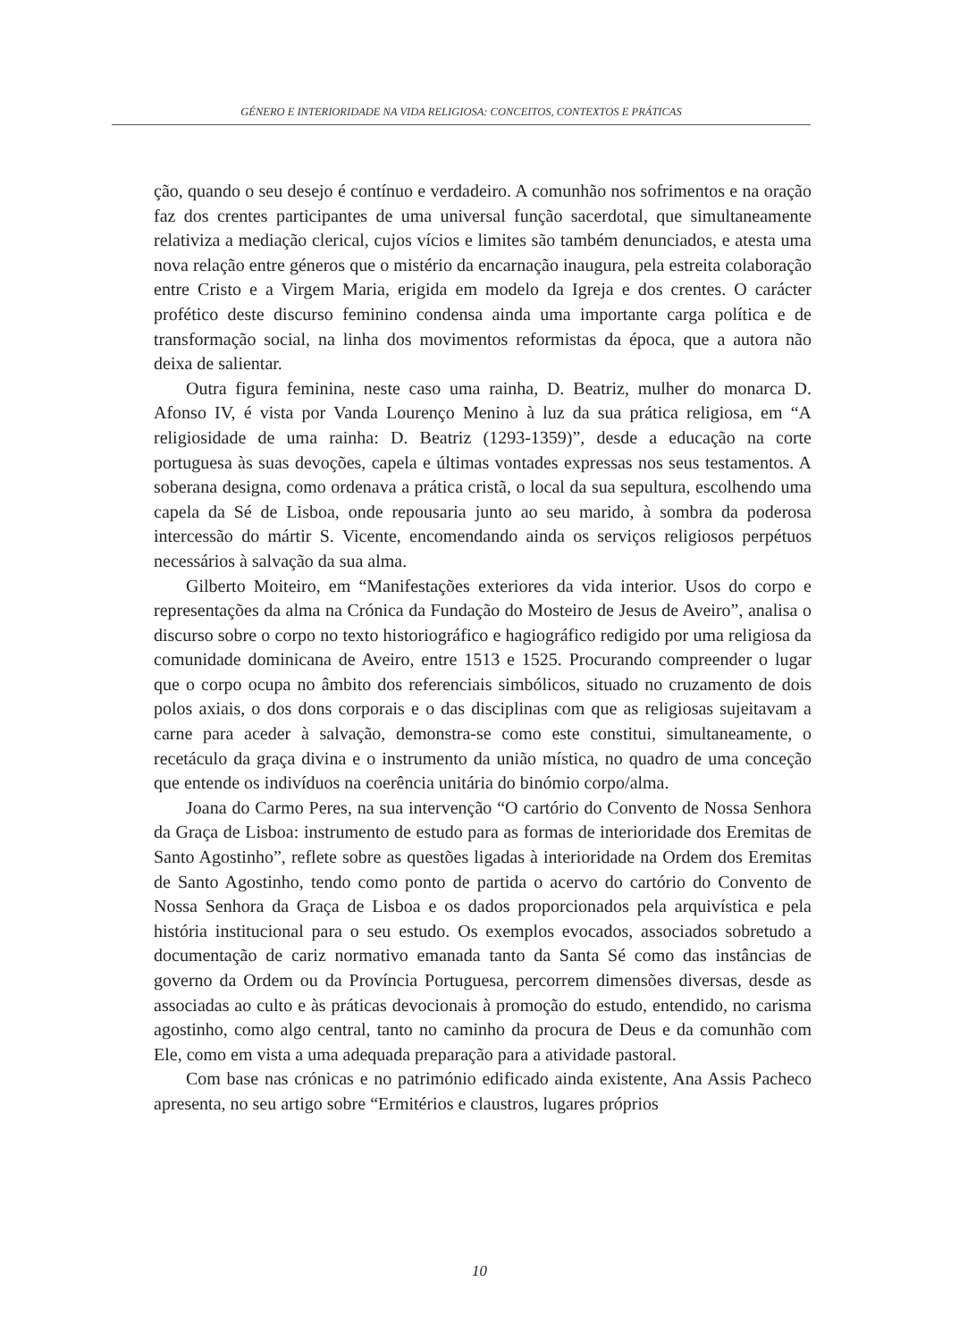GÉNERO E INTERIORIDADE NA VIDA RELIGIOSA: CONCEITOS, CONTEXTOS E PRÁTICAS
ção, quando o seu desejo é contínuo e verdadeiro. A comunhão nos sofrimentos e na oração faz dos crentes participantes de uma universal função sacerdotal, que simultaneamente relativiza a mediação clerical, cujos vícios e limites são também denunciados, e atesta uma nova relação entre géneros que o mistério da encarnação inaugura, pela estreita colaboração entre Cristo e a Virgem Maria, erigida em modelo da Igreja e dos crentes. O carácter profético deste discurso feminino condensa ainda uma importante carga política e de transformação social, na linha dos movimentos reformistas da época, que a autora não deixa de salientar.
Outra figura feminina, neste caso uma rainha, D. Beatriz, mulher do monarca D. Afonso IV, é vista por Vanda Lourenço Menino à luz da sua prática religiosa, em “A religiosidade de uma rainha: D. Beatriz (1293-1359)”, desde a educação na corte portuguesa às suas devoções, capela e últimas vontades expressas nos seus testamentos. A soberana designa, como ordenava a prática cristã, o local da sua sepultura, escolhendo uma capela da Sé de Lisboa, onde repousaria junto ao seu marido, à sombra da poderosa intercessão do mártir S. Vicente, encomendando ainda os serviços religiosos perpétuos necessários à salvação da sua alma.
Gilberto Moiteiro, em “Manifestações exteriores da vida interior. Usos do corpo e representações da alma na Crónica da Fundação do Mosteiro de Jesus de Aveiro”, analisa o discurso sobre o corpo no texto historiográfico e hagiográfico redigido por uma religiosa da comunidade dominicana de Aveiro, entre 1513 e 1525. Procurando compreender o lugar que o corpo ocupa no âmbito dos referenciais simbólicos, situado no cruzamento de dois polos axiais, o dos dons corporais e o das disciplinas com que as religiosas sujeitavam a carne para aceder à salvação, demonstra-se como este constitui, simultaneamente, o recetáculo da graça divina e o instrumento da união mística, no quadro de uma conceção que entende os indivíduos na coerência unitária do binómio corpo/alma.
Joana do Carmo Peres, na sua intervenção “O cartório do Convento de Nossa Senhora da Graça de Lisboa: instrumento de estudo para as formas de interioridade dos Eremitas de Santo Agostinho”, reflete sobre as questões ligadas à interioridade na Ordem dos Eremitas de Santo Agostinho, tendo como ponto de partida o acervo do cartório do Convento de Nossa Senhora da Graça de Lisboa e os dados proporcionados pela arquivística e pela história institucional para o seu estudo. Os exemplos evocados, associados sobretudo a documentação de cariz normativo emanada tanto da Santa Sé como das instâncias de governo da Ordem ou da Província Portuguesa, percorrem dimensões diversas, desde as associadas ao culto e às práticas devocionais à promoção do estudo, entendido, no carisma agostinho, como algo central, tanto no caminho da procura de Deus e da comunhão com Ele, como em vista a uma adequada preparação para a atividade pastoral.
Com base nas crónicas e no património edificado ainda existente, Ana Assis Pacheco apresenta, no seu artigo sobre “Ermitérios e claustros, lugares próprios
10